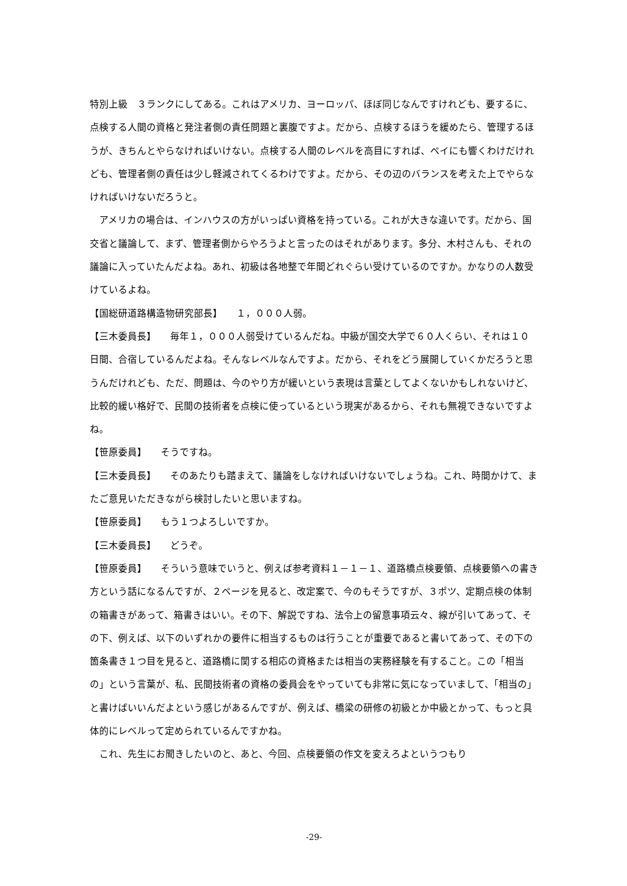特別上級　３ランクにしてある。これはアメリカ、ヨーロッパ、ほぼ同じなんですけれども、要するに、点検する人間の資格と発注者側の責任問題と裏腹ですよ。だから、点検するほうを緩めたら、管理するほうが、きちんとやらなければいけない。点検する人間のレベルを高目にすれば、ペイにも響くわけだけれども、管理者側の責任は少し軽減されてくるわけですよ。だから、その辺のバランスを考えた上でやらなければいけないだろうと。
アメリカの場合は、インハウスの方がいっぱい資格を持っている。これが大きな違いです。だから、国交省と議論して、まず、管理者側からやろうよと言ったのはそれがあります。多分、木村さんも、それの議論に入っていたんだよね。あれ、初級は各地整で年間どれぐらい受けているのですか。かなりの人数受けているよね。
【国総研道路構造物研究部長】　　１，０００人弱。
【三木委員長】　　毎年１，０００人弱受けているんだね。中級が国交大学で６０人くらい、それは１０日間、合宿しているんだよね。そんなレベルなんですよ。だから、それをどう展開していくかだろうと思うんだけれども、ただ、問題は、今のやり方が緩いという表現は言葉としてよくないかもしれないけど、比較的緩い格好で、民間の技術者を点検に使っているという現実があるから、それも無視できないですよね。
【笹原委員】　　そうですね。
【三木委員長】　　そのあたりも踏まえて、議論をしなければいけないでしょうね。これ、時間かけて、またご意見いただきながら検討したいと思いますね。
【笹原委員】　　もう１つよろしいですか。
【三木委員長】　　どうぞ。
【笹原委員】　　そういう意味でいうと、例えば参考資料１－１－１、道路橋点検要領、点検要領への書き方という話になるんですが、２ページを見ると、改定案で、今のもそうですが、３ポツ、定期点検の体制の箱書きがあって、箱書きはいい。その下、解説ですね、法令上の留意事項云々、線が引いてあって、その下、例えば、以下のいずれかの要件に相当するものは行うことが重要であると書いてあって、その下の箇条書き１つ目を見ると、道路橋に関する相応の資格または相当の実務経験を有すること。この「相当の」という言葉が、私、民間技術者の資格の委員会をやっていても非常に気になっていまして、「相当の」と書けばいいんだよという感じがあるんですが、例えば、橋梁の研修の初級とか中級とかって、もっと具体的にレベルって定められているんですかね。
これ、先生にお聞きしたいのと、あと、今回、点検要領の作文を変えろよというつもり
-29-